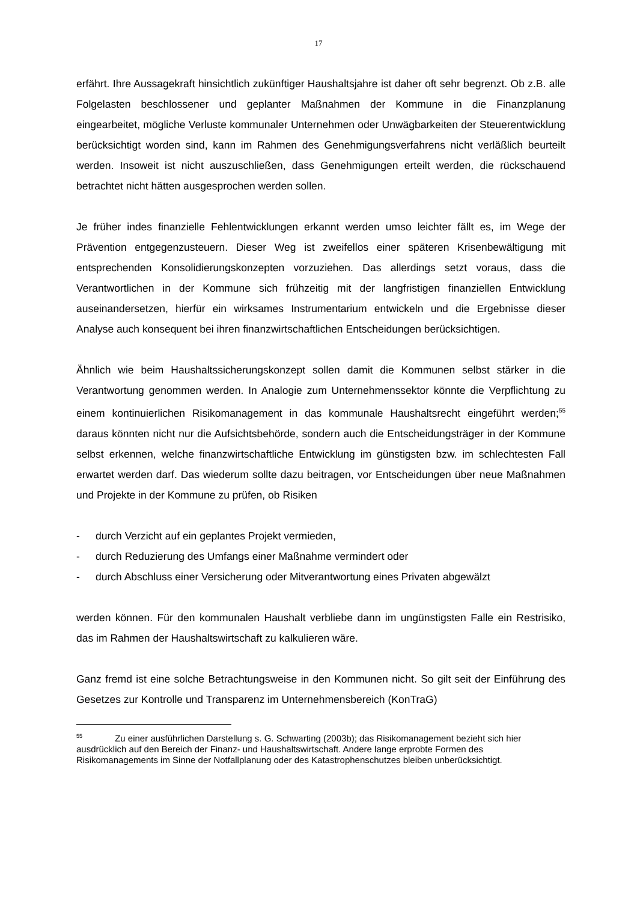17
erfährt. Ihre Aussagekraft hinsichtlich zukünftiger Haushaltsjahre ist daher oft sehr begrenzt. Ob z.B. alle Folgelasten beschlossener und geplanter Maßnahmen der Kommune in die Finanzplanung eingearbeitet, mögliche Verluste kommunaler Unternehmen oder Unwägbarkeiten der Steuerentwicklung berücksichtigt worden sind, kann im Rahmen des Genehmigungsverfahrens nicht verläßlich beurteilt werden. Insoweit ist nicht auszuschließen, dass Genehmigungen erteilt werden, die rückschauend betrachtet nicht hätten ausgesprochen werden sollen.
Je früher indes finanzielle Fehlentwicklungen erkannt werden umso leichter fällt es, im Wege der Prävention entgegenzusteuern. Dieser Weg ist zweifellos einer späteren Krisenbewältigung mit entsprechenden Konsolidierungskonzepten vorzuziehen. Das allerdings setzt voraus, dass die Verantwortlichen in der Kommune sich frühzeitig mit der langfristigen finanziellen Entwicklung auseinandersetzen, hierfür ein wirksames Instrumentarium entwickeln und die Ergebnisse dieser Analyse auch konsequent bei ihren finanzwirtschaftlichen Entscheidungen berücksichtigen.
Ähnlich wie beim Haushaltssicherungskonzept sollen damit die Kommunen selbst stärker in die Verantwortung genommen werden. In Analogie zum Unternehmenssektor könnte die Verpflichtung zu einem kontinuierlichen Risikomanagement in das kommunale Haushaltsrecht eingeführt werden;<sup>55</sup> daraus könnten nicht nur die Aufsichtsbehörde, sondern auch die Entscheidungsträger in der Kommune selbst erkennen, welche finanzwirtschaftliche Entwicklung im günstigsten bzw. im schlechtesten Fall erwartet werden darf. Das wiederum sollte dazu beitragen, vor Entscheidungen über neue Maßnahmen und Projekte in der Kommune zu prüfen, ob Risiken
- durch Verzicht auf ein geplantes Projekt vermieden,
- durch Reduzierung des Umfangs einer Maßnahme vermindert oder
- durch Abschluss einer Versicherung oder Mitverantwortung eines Privaten abgewälzt
werden können. Für den kommunalen Haushalt verbliebe dann im ungünstigsten Falle ein Restrisiko, das im Rahmen der Haushaltswirtschaft zu kalkulieren wäre.
Ganz fremd ist eine solche Betrachtungsweise in den Kommunen nicht. So gilt seit der Einführung des Gesetzes zur Kontrolle und Transparenz im Unternehmensbereich (KonTraG)
<sup>55</sup> Zu einer ausführlichen Darstellung s. G. Schwarting (2003b); das Risikomanagement bezieht sich hier ausdrücklich auf den Bereich der Finanz- und Haushaltswirtschaft. Andere lange erprobte Formen des Risikomanagements im Sinne der Notfallplanung oder des Katastrophenschutzes bleiben unberücksichtigt.